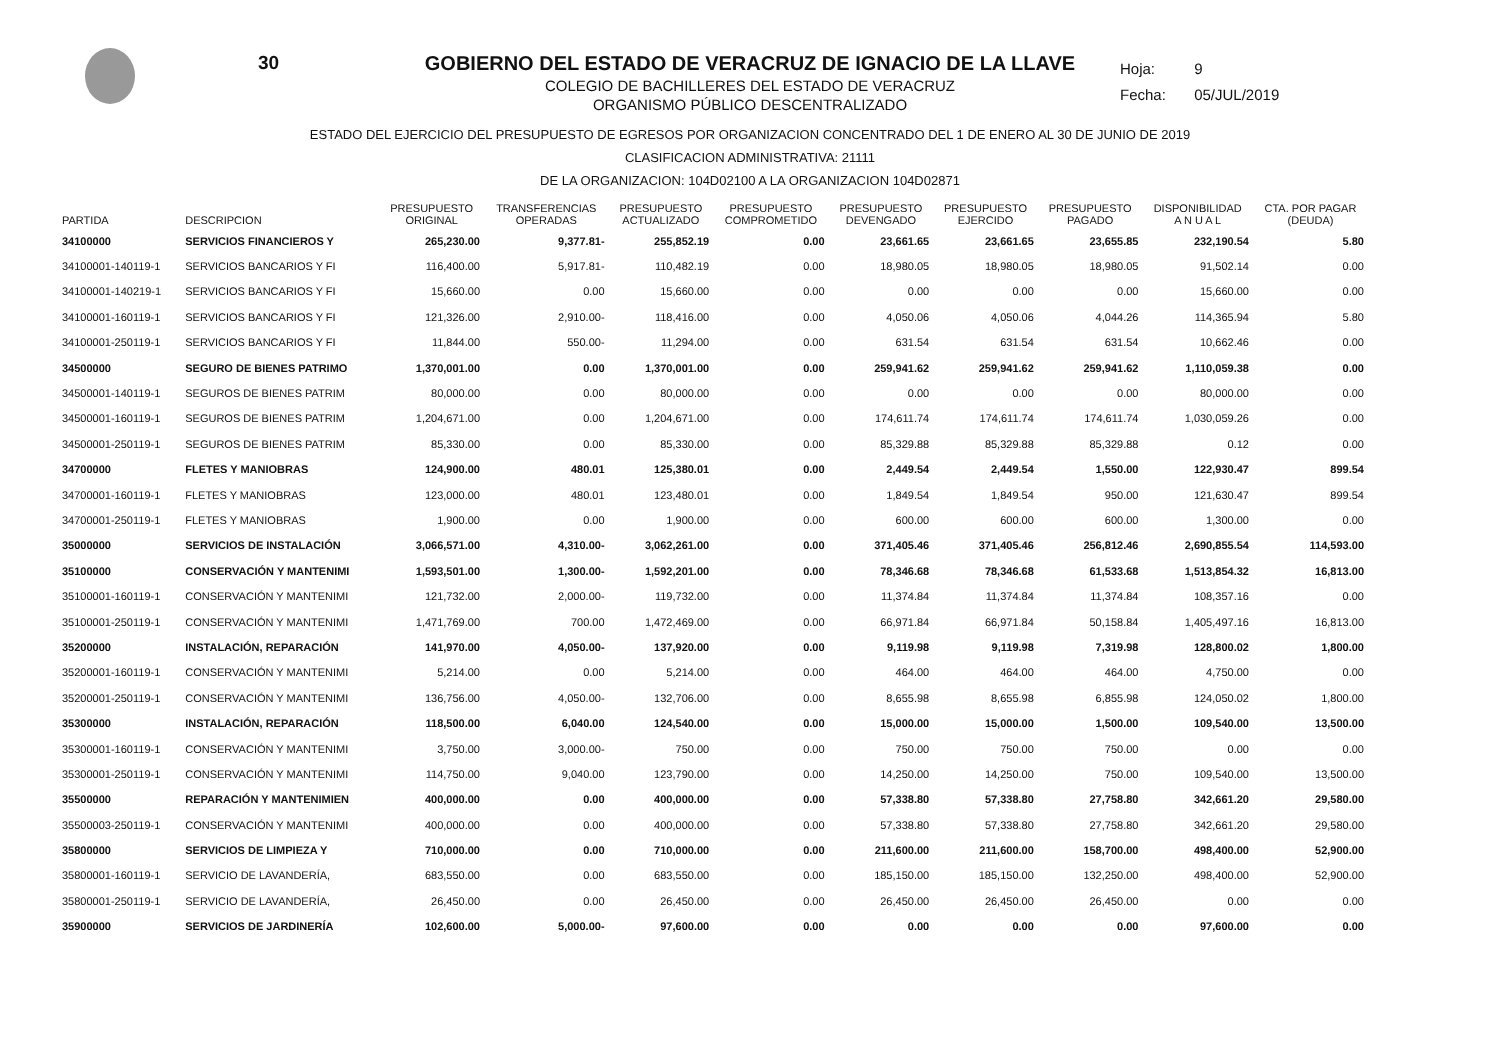30
Hoja: 9
Fecha: 05/JUL/2019
GOBIERNO DEL ESTADO DE VERACRUZ DE IGNACIO DE LA LLAVE
COLEGIO DE BACHILLERES DEL ESTADO DE VERACRUZ
ORGANISMO PÚBLICO DESCENTRALIZADO
ESTADO DEL EJERCICIO DEL PRESUPUESTO DE EGRESOS POR ORGANIZACION CONCENTRADO DEL 1 DE ENERO AL 30 DE JUNIO DE 2019
CLASIFICACION ADMINISTRATIVA: 21111
DE LA ORGANIZACION: 104D02100 A LA ORGANIZACION 104D02871
| PARTIDA | DESCRIPCION | PRESUPUESTO ORIGINAL | TRANSFERENCIAS OPERADAS | PRESUPUESTO ACTUALIZADO | PRESUPUESTO COMPROMETIDO | PRESUPUESTO DEVENGADO | PRESUPUESTO EJERCIDO | PRESUPUESTO PAGADO | DISPONIBILIDAD A N U A L | CTA. POR PAGAR (DEUDA) |
| --- | --- | --- | --- | --- | --- | --- | --- | --- | --- | --- |
| 34100000 | SERVICIOS FINANCIEROS Y | 265,230.00 | 9,377.81- | 255,852.19 | 0.00 | 23,661.65 | 23,661.65 | 23,655.85 | 232,190.54 | 5.80 |
| 34100001-140119-1 | SERVICIOS BANCARIOS Y FI | 116,400.00 | 5,917.81- | 110,482.19 | 0.00 | 18,980.05 | 18,980.05 | 18,980.05 | 91,502.14 | 0.00 |
| 34100001-140219-1 | SERVICIOS BANCARIOS Y FI | 15,660.00 | 0.00 | 15,660.00 | 0.00 | 0.00 | 0.00 | 0.00 | 15,660.00 | 0.00 |
| 34100001-160119-1 | SERVICIOS BANCARIOS Y FI | 121,326.00 | 2,910.00- | 118,416.00 | 0.00 | 4,050.06 | 4,050.06 | 4,044.26 | 114,365.94 | 5.80 |
| 34100001-250119-1 | SERVICIOS BANCARIOS Y FI | 11,844.00 | 550.00- | 11,294.00 | 0.00 | 631.54 | 631.54 | 631.54 | 10,662.46 | 0.00 |
| 34500000 | SEGURO DE BIENES PATRIMO | 1,370,001.00 | 0.00 | 1,370,001.00 | 0.00 | 259,941.62 | 259,941.62 | 259,941.62 | 1,110,059.38 | 0.00 |
| 34500001-140119-1 | SEGUROS DE BIENES PATRIM | 80,000.00 | 0.00 | 80,000.00 | 0.00 | 0.00 | 0.00 | 0.00 | 80,000.00 | 0.00 |
| 34500001-160119-1 | SEGUROS DE BIENES PATRIM | 1,204,671.00 | 0.00 | 1,204,671.00 | 0.00 | 174,611.74 | 174,611.74 | 174,611.74 | 1,030,059.26 | 0.00 |
| 34500001-250119-1 | SEGUROS DE BIENES PATRIM | 85,330.00 | 0.00 | 85,330.00 | 0.00 | 85,329.88 | 85,329.88 | 85,329.88 | 0.12 | 0.00 |
| 34700000 | FLETES Y MANIOBRAS | 124,900.00 | 480.01 | 125,380.01 | 0.00 | 2,449.54 | 2,449.54 | 1,550.00 | 122,930.47 | 899.54 |
| 34700001-160119-1 | FLETES Y MANIOBRAS | 123,000.00 | 480.01 | 123,480.01 | 0.00 | 1,849.54 | 1,849.54 | 950.00 | 121,630.47 | 899.54 |
| 34700001-250119-1 | FLETES Y MANIOBRAS | 1,900.00 | 0.00 | 1,900.00 | 0.00 | 600.00 | 600.00 | 600.00 | 1,300.00 | 0.00 |
| 35000000 | SERVICIOS DE INSTALACIÓN | 3,066,571.00 | 4,310.00- | 3,062,261.00 | 0.00 | 371,405.46 | 371,405.46 | 256,812.46 | 2,690,855.54 | 114,593.00 |
| 35100000 | CONSERVACIÓN Y MANTENIMI | 1,593,501.00 | 1,300.00- | 1,592,201.00 | 0.00 | 78,346.68 | 78,346.68 | 61,533.68 | 1,513,854.32 | 16,813.00 |
| 35100001-160119-1 | CONSERVACIÓN Y MANTENIMI | 121,732.00 | 2,000.00- | 119,732.00 | 0.00 | 11,374.84 | 11,374.84 | 11,374.84 | 108,357.16 | 0.00 |
| 35100001-250119-1 | CONSERVACIÓN Y MANTENIMI | 1,471,769.00 | 700.00 | 1,472,469.00 | 0.00 | 66,971.84 | 66,971.84 | 50,158.84 | 1,405,497.16 | 16,813.00 |
| 35200000 | INSTALACIÓN, REPARACIÓN | 141,970.00 | 4,050.00- | 137,920.00 | 0.00 | 9,119.98 | 9,119.98 | 7,319.98 | 128,800.02 | 1,800.00 |
| 35200001-160119-1 | CONSERVACIÓN Y MANTENIMI | 5,214.00 | 0.00 | 5,214.00 | 0.00 | 464.00 | 464.00 | 464.00 | 4,750.00 | 0.00 |
| 35200001-250119-1 | CONSERVACIÓN Y MANTENIMI | 136,756.00 | 4,050.00- | 132,706.00 | 0.00 | 8,655.98 | 8,655.98 | 6,855.98 | 124,050.02 | 1,800.00 |
| 35300000 | INSTALACIÓN, REPARACIÓN | 118,500.00 | 6,040.00 | 124,540.00 | 0.00 | 15,000.00 | 15,000.00 | 1,500.00 | 109,540.00 | 13,500.00 |
| 35300001-160119-1 | CONSERVACIÓN Y MANTENIMI | 3,750.00 | 3,000.00- | 750.00 | 0.00 | 750.00 | 750.00 | 750.00 | 0.00 | 0.00 |
| 35300001-250119-1 | CONSERVACIÓN Y MANTENIMI | 114,750.00 | 9,040.00 | 123,790.00 | 0.00 | 14,250.00 | 14,250.00 | 750.00 | 109,540.00 | 13,500.00 |
| 35500000 | REPARACIÓN Y MANTENIMIEN | 400,000.00 | 0.00 | 400,000.00 | 0.00 | 57,338.80 | 57,338.80 | 27,758.80 | 342,661.20 | 29,580.00 |
| 35500003-250119-1 | CONSERVACIÓN Y MANTENIMI | 400,000.00 | 0.00 | 400,000.00 | 0.00 | 57,338.80 | 57,338.80 | 27,758.80 | 342,661.20 | 29,580.00 |
| 35800000 | SERVICIOS DE LIMPIEZA Y | 710,000.00 | 0.00 | 710,000.00 | 0.00 | 211,600.00 | 211,600.00 | 158,700.00 | 498,400.00 | 52,900.00 |
| 35800001-160119-1 | SERVICIO DE LAVANDERÍA, | 683,550.00 | 0.00 | 683,550.00 | 0.00 | 185,150.00 | 185,150.00 | 132,250.00 | 498,400.00 | 52,900.00 |
| 35800001-250119-1 | SERVICIO DE LAVANDERÍA, | 26,450.00 | 0.00 | 26,450.00 | 0.00 | 26,450.00 | 26,450.00 | 26,450.00 | 0.00 | 0.00 |
| 35900000 | SERVICIOS DE JARDINERÍA | 102,600.00 | 5,000.00- | 97,600.00 | 0.00 | 0.00 | 0.00 | 0.00 | 97,600.00 | 0.00 |